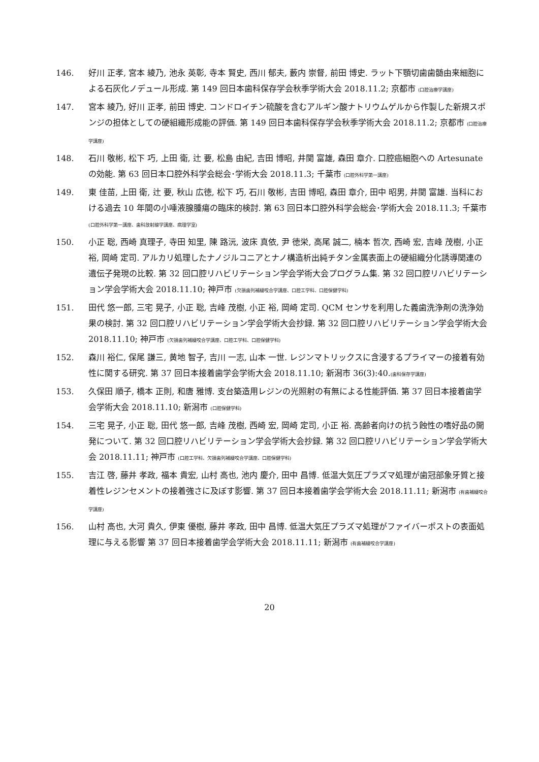146. 好川 正孝, 宮本 綾乃, 池永 英彰, 寺本 賢史, 西川 郁夫, 藪内 崇督, 前田 博史. ラット下顎切歯歯髄由来細胞による石灰化ノデュール形成. 第 149 回日本歯科保存学会秋季学術大会 2018.11.2; 京都市 (口腔治療学講座)
147. 宮本 綾乃, 好川 正孝, 前田 博史. コンドロイチン硫酸を含むアルギン酸ナトリウムゲルから作製した新規スポンジの担体としての硬組織形成能の評価. 第 149 回日本歯科保存学会秋季学術大会 2018.11.2; 京都市 (口腔治療学講座)
148. 石川 敬彬, 松下 巧, 上田 衛, 辻 要, 松島 由紀, 吉田 博昭, 井関 富雄, 森田 章介. 口腔癌細胞への Artesunate の効能. 第 63 回日本口腔外科学会総会･学術大会 2018.11.3; 千葉市 (口腔外科学第一講座)
149. 東 佳苗, 上田 衛, 辻 要, 秋山 広徳, 松下 巧, 石川 敬彬, 吉田 博昭, 森田 章介, 田中 昭男, 井関 富雄. 当科における過去 10 年間の小唾液腺腫瘍の臨床的検討. 第 63 回日本口腔外科学会総会･学術大会 2018.11.3; 千葉市 (口腔外科学第一講座、歯科放射線学講座、病理学室)
150. 小正 聡, 西崎 真理子, 寺田 知里, 陳 路沅, 波床 真依, 尹 徳栄, 高尾 誠二, 楠本 哲次, 西崎 宏, 吉峰 茂樹, 小正 裕, 岡崎 定司. アルカリ処理したナノジルコニアとナノ構造析出純チタン金属表面上の硬組織分化誘導関連の遺伝子発現の比較. 第 32 回口腔リハビリテーション学会学術大会プログラム集. 第 32 回口腔リハビリテーション学会学術大会 2018.11.10; 神戸市 (欠損歯列補綴咬合学講座、口腔工学科、口腔保健学科)
151. 田代 悠一郎, 三宅 晃子, 小正 聡, 吉峰 茂樹, 小正 裕, 岡崎 定司. QCM センサを利用した義歯洗浄剤の洗浄効果の検討. 第 32 回口腔リハビリテーション学会学術大会抄録. 第 32 回口腔リハビリテーション学会学術大会 2018.11.10; 神戸市 (欠損歯列補綴咬合学講座、口腔工学科、口腔保健学科)
152. 森川 裕仁, 保尾 謙三, 黄地 智子, 吉川 一志, 山本 一世. レジンマトリックスに含浸するプライマーの接着有効性に関する研究. 第 37 回日本接着歯学会学術大会 2018.11.10; 新潟市 36(3):40.(歯科保存学講座)
153. 久保田 順子, 橋本 正則, 和唐 雅博. 支台築造用レジンの光照射の有無による性能評価. 第 37 回日本接着歯学会学術大会 2018.11.10; 新潟市 (口腔保健学科)
154. 三宅 晃子, 小正 聡, 田代 悠一郎, 吉峰 茂樹, 西崎 宏, 岡崎 定司, 小正 裕. 高齢者向けの抗う蝕性の嗜好品の開発について. 第 32 回口腔リハビリテーション学会学術大会抄録. 第 32 回口腔リハビリテーション学会学術大会 2018.11.11; 神戸市 (口腔工学科、欠損歯列補綴咬合学講座、口腔保健学科)
155. 吉江 啓, 藤井 孝政, 福本 貴宏, 山村 高也, 池内 慶介, 田中 昌博. 低温大気圧プラズマ処理が歯冠部象牙質と接着性レジンセメントの接着強さに及ぼす影響. 第 37 回日本接着歯学会学術大会 2018.11.11; 新潟市 (有歯補綴咬合学講座)
156. 山村 高也, 大河 貴久, 伊東 優樹, 藤井 孝政, 田中 昌博. 低温大気圧プラズマ処理がファイバーポストの表面処理に与える影響 第 37 回日本接着歯学会学術大会 2018.11.11; 新潟市 (有歯補綴咬合学講座)
20